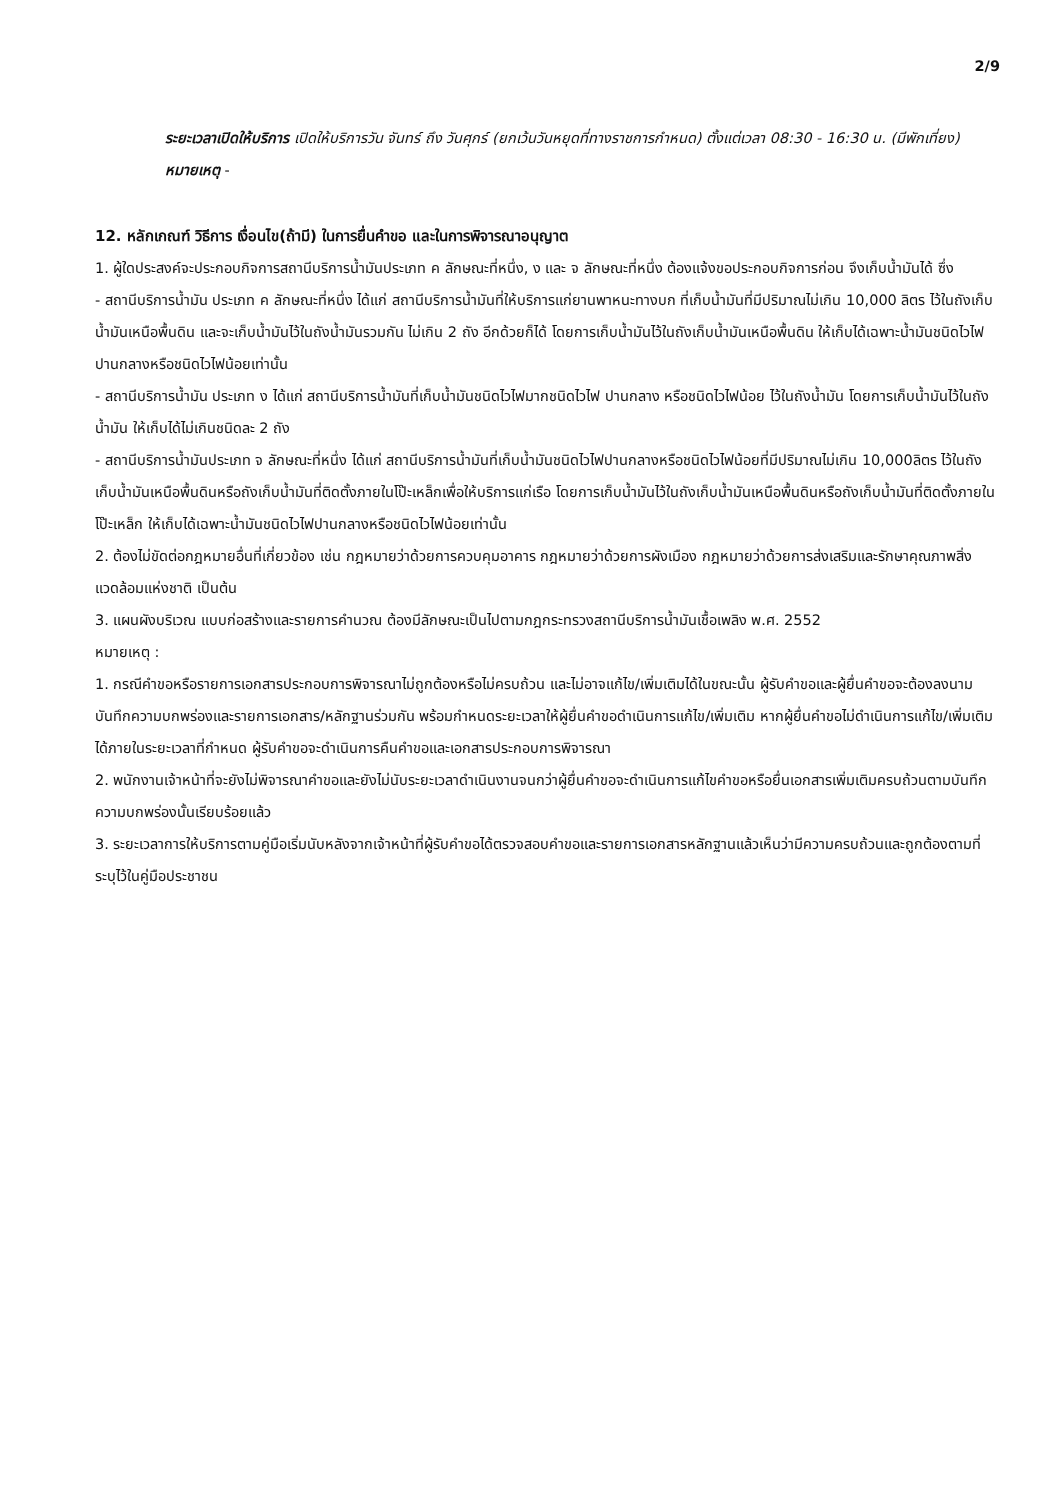2/9
ระยะเวลาเปิดให้บริการ เปิดให้บริการวัน จันทร์ ถึง วันศุกร์ (ยกเว้นวันหยุดที่ทางราชการกำหนด) ตั้งแต่เวลา 08:30 - 16:30 น. (มีพักเที่ยง)
หมายเหตุ -
12. หลักเกณฑ์ วิธีการ เงื่อนไข(ถ้ามี) ในการยื่นคำขอ และในการพิจารณาอนุญาต
1. ผู้ใดประสงค์จะประกอบกิจการสถานีบริการน้ำมันประเภท ค ลักษณะที่หนึ่ง, ง และ จ ลักษณะที่หนึ่ง ต้องแจ้งขอประกอบกิจการก่อน จึงเก็บน้ำมันได้ ซึ่ง
- สถานีบริการน้ำมัน ประเภท ค ลักษณะที่หนึ่ง ได้แก่ สถานีบริการน้ำมันที่ให้บริการแก่ยานพาหนะทางบก ที่เก็บน้ำมันที่มีปริมาณไม่เกิน 10,000 ลิตร ไว้ในถังเก็บน้ำมันเหนือพื้นดิน และจะเก็บน้ำมันไว้ในถังน้ำมันรวมกัน ไม่เกิน 2 ถัง อีกด้วยก็ได้ โดยการเก็บน้ำมันไว้ในถังเก็บน้ำมันเหนือพื้นดิน ให้เก็บได้เฉพาะน้ำมันชนิดไวไฟปานกลางหรือชนิดไวไฟน้อยเท่านั้น
- สถานีบริการน้ำมัน ประเภท ง ได้แก่ สถานีบริการน้ำมันที่เก็บน้ำมันชนิดไวไฟมากชนิดไวไฟ ปานกลาง หรือชนิดไวไฟน้อย ไว้ในถังน้ำมัน โดยการเก็บน้ำมันไว้ในถังน้ำมัน ให้เก็บได้ไม่เกินชนิดละ 2 ถัง
- สถานีบริการน้ำมันประเภท จ ลักษณะที่หนึ่ง ได้แก่ สถานีบริการน้ำมันที่เก็บน้ำมันชนิดไวไฟปานกลางหรือชนิดไวไฟน้อยที่มีปริมาณไม่เกิน 10,000ลิตร ไว้ในถังเก็บน้ำมันเหนือพื้นดินหรือถังเก็บน้ำมันที่ติดตั้งภายในโป๊ะเหล็กเพื่อให้บริการแก่เรือ โดยการเก็บน้ำมันไว้ในถังเก็บน้ำมันเหนือพื้นดินหรือถังเก็บน้ำมันที่ติดตั้งภายในโป๊ะเหล็ก ให้เก็บได้เฉพาะน้ำมันชนิดไวไฟปานกลางหรือชนิดไวไฟน้อยเท่านั้น
2. ต้องไม่ขัดต่อกฎหมายอื่นที่เกี่ยวข้อง เช่น กฎหมายว่าด้วยการควบคุมอาคาร กฎหมายว่าด้วยการผังเมือง กฎหมายว่าด้วยการส่งเสริมและรักษาคุณภาพสิ่งแวดล้อมแห่งชาติ เป็นต้น
3. แผนผังบริเวณ แบบก่อสร้างและรายการคำนวณ ต้องมีลักษณะเป็นไปตามกฎกระทรวงสถานีบริการน้ำมันเชื้อเพลิง พ.ศ. 2552
หมายเหตุ :
1. กรณีคำขอหรือรายการเอกสารประกอบการพิจารณาไม่ถูกต้องหรือไม่ครบถ้วน และไม่อาจแก้ไข/เพิ่มเติมได้ในขณะนั้น ผู้รับคำขอและผู้ยื่นคำขอจะต้องลงนามบันทึกความบกพร่องและรายการเอกสาร/หลักฐานร่วมกัน พร้อมกำหนดระยะเวลาให้ผู้ยื่นคำขอดำเนินการแก้ไข/เพิ่มเติม หากผู้ยื่นคำขอไม่ดำเนินการแก้ไข/เพิ่มเติมได้ภายในระยะเวลาที่กำหนด ผู้รับคำขอจะดำเนินการคืนคำขอและเอกสารประกอบการพิจารณา
2. พนักงานเจ้าหน้าที่จะยังไม่พิจารณาคำขอและยังไม่นับระยะเวลาดำเนินงานจนกว่าผู้ยื่นคำขอจะดำเนินการแก้ไขคำขอหรือยื่นเอกสารเพิ่มเติมครบถ้วนตามบันทึกความบกพร่องนั้นเรียบร้อยแล้ว
3. ระยะเวลาการให้บริการตามคู่มือเริ่มนับหลังจากเจ้าหน้าที่ผู้รับคำขอได้ตรวจสอบคำขอและรายการเอกสารหลักฐานแล้วเห็นว่ามีความครบถ้วนและถูกต้องตามที่ระบุไว้ในคู่มือประชาชน